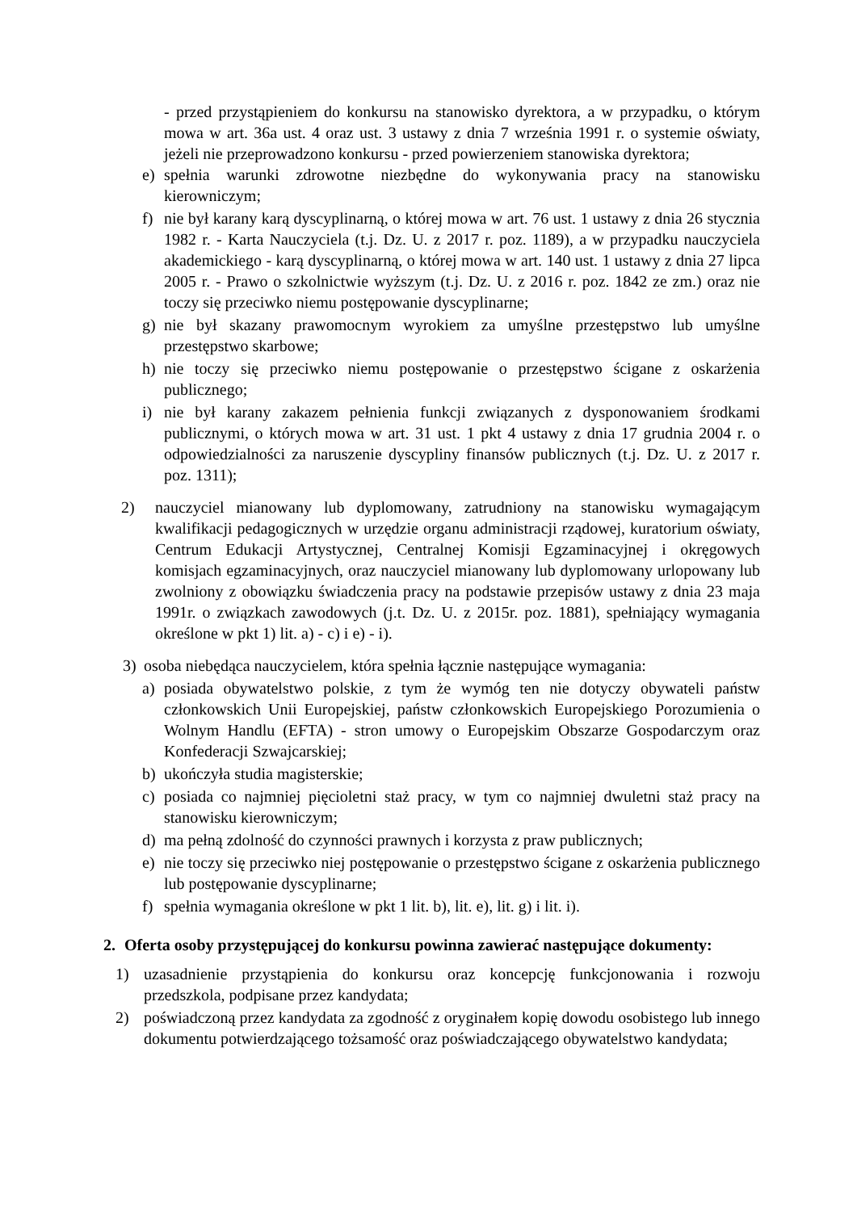- przed przystąpieniem do konkursu na stanowisko dyrektora, a w przypadku, o którym mowa w art. 36a ust. 4 oraz ust. 3 ustawy z dnia 7 września 1991 r. o systemie oświaty, jeżeli nie przeprowadzono konkursu - przed powierzeniem stanowiska dyrektora;
e) spełnia warunki zdrowotne niezbędne do wykonywania pracy na stanowisku kierowniczym;
f) nie był karany karą dyscyplinarną, o której mowa w art. 76 ust. 1 ustawy z dnia 26 stycznia 1982 r. - Karta Nauczyciela (t.j. Dz. U. z 2017 r. poz. 1189), a w przypadku nauczyciela akademickiego - karą dyscyplinarną, o której mowa w art. 140 ust. 1 ustawy z dnia 27 lipca 2005 r. - Prawo o szkolnictwie wyższym (t.j. Dz. U. z 2016 r. poz. 1842 ze zm.) oraz nie toczy się przeciwko niemu postępowanie dyscyplinarne;
g) nie był skazany prawomocnym wyrokiem za umyślne przestępstwo lub umyślne przestępstwo skarbowe;
h) nie toczy się przeciwko niemu postępowanie o przestępstwo ścigane z oskarżenia publicznego;
i) nie był karany zakazem pełnienia funkcji związanych z dysponowaniem środkami publicznymi, o których mowa w art. 31 ust. 1 pkt 4 ustawy z dnia 17 grudnia 2004 r. o odpowiedzialności za naruszenie dyscypliny finansów publicznych (t.j. Dz. U. z 2017 r. poz. 1311);
2) nauczyciel mianowany lub dyplomowany, zatrudniony na stanowisku wymagającym kwalifikacji pedagogicznych w urzędzie organu administracji rządowej, kuratorium oświaty, Centrum Edukacji Artystycznej, Centralnej Komisji Egzaminacyjnej i okręgowych komisjach egzaminacyjnych, oraz nauczyciel mianowany lub dyplomowany urlopowany lub zwolniony z obowiązku świadczenia pracy na podstawie przepisów ustawy z dnia 23 maja 1991r. o związkach zawodowych (j.t. Dz. U. z 2015r. poz. 1881), spełniający wymagania określone w pkt 1) lit. a) - c) i e) - i).
3) osoba niebędąca nauczycielem, która spełnia łącznie następujące wymagania:
a) posiada obywatelstwo polskie, z tym że wymóg ten nie dotyczy obywateli państw członkowskich Unii Europejskiej, państw członkowskich Europejskiego Porozumienia o Wolnym Handlu (EFTA) - stron umowy o Europejskim Obszarze Gospodarczym oraz Konfederacji Szwajcarskiej;
b) ukończyła studia magisterskie;
c) posiada co najmniej pięcioletni staż pracy, w tym co najmniej dwuletni staż pracy na stanowisku kierowniczym;
d) ma pełną zdolność do czynności prawnych i korzysta z praw publicznych;
e) nie toczy się przeciwko niej postępowanie o przestępstwo ścigane z oskarżenia publicznego lub postępowanie dyscyplinarne;
f) spełnia wymagania określone w pkt 1 lit. b), lit. e), lit. g) i lit. i).
2. Oferta osoby przystępującej do konkursu powinna zawierać następujące dokumenty:
1) uzasadnienie przystąpienia do konkursu oraz koncepcję funkcjonowania i rozwoju przedszkola, podpisane przez kandydata;
2) poświadczoną przez kandydata za zgodność z oryginałem kopię dowodu osobistego lub innego dokumentu potwierdzającego tożsamość oraz poświadczającego obywatelstwo kandydata;